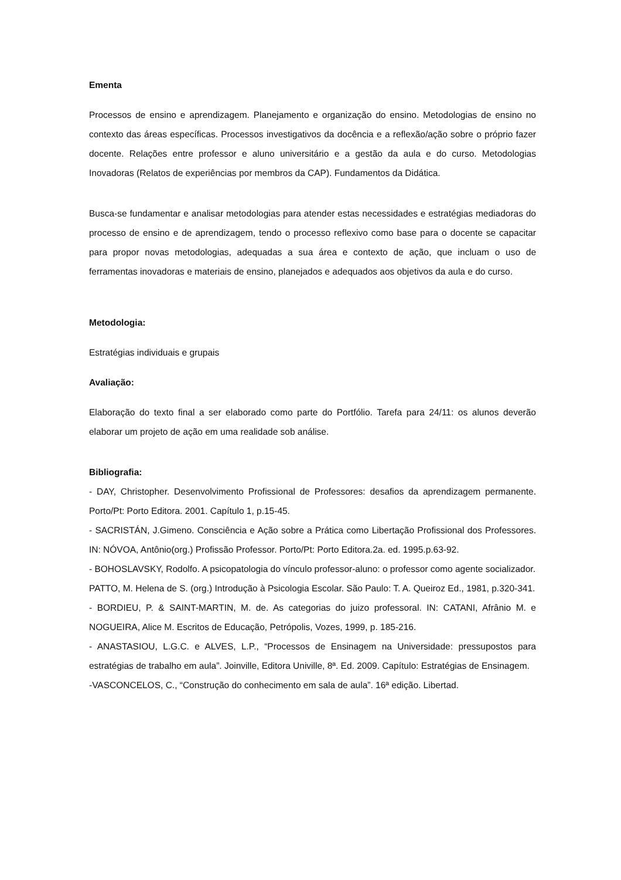Ementa
Processos de ensino e aprendizagem. Planejamento e organização do ensino. Metodologias de ensino no contexto das áreas específicas. Processos investigativos da docência e a reflexão/ação sobre o próprio fazer docente. Relações entre professor e aluno universitário e a gestão da aula e do curso. Metodologias Inovadoras (Relatos de experiências por membros da CAP). Fundamentos da Didática.
Busca-se fundamentar e analisar metodologias para atender estas necessidades e estratégias mediadoras do processo de ensino e de aprendizagem, tendo o processo reflexivo como base para o docente se capacitar para propor novas metodologias, adequadas a sua área e contexto de ação, que incluam o uso de ferramentas inovadoras e materiais de ensino, planejados e adequados aos objetivos da aula e do curso.
Metodologia:
Estratégias individuais e grupais
Avaliação:
Elaboração do texto final a ser elaborado como parte do Portfólio. Tarefa para 24/11: os alunos deverão elaborar um projeto de ação em uma realidade sob análise.
Bibliografia:
- DAY, Christopher. Desenvolvimento Profissional de Professores: desafios da aprendizagem permanente. Porto/Pt: Porto Editora. 2001. Capítulo 1, p.15-45.
- SACRISTÁN, J.Gimeno. Consciência e Ação sobre a Prática como Libertação Profissional dos Professores. IN: NÓVOA, Antônio(org.) Profissão Professor. Porto/Pt: Porto Editora.2a. ed. 1995.p.63-92.
- BOHOSLAVSKY, Rodolfo. A psicopatologia do vínculo professor-aluno: o professor como agente socializador.
PATTO, M. Helena de S. (org.) Introdução à Psicologia Escolar. São Paulo: T. A. Queiroz Ed., 1981, p.320-341.
- BORDIEU, P. & SAINT-MARTIN, M. de. As categorias do juizo professoral. IN: CATANI, Afrânio M. e NOGUEIRA, Alice M. Escritos de Educação, Petrópolis, Vozes, 1999, p. 185-216.
- ANASTASIOU, L.G.C. e ALVES, L.P., “Processos de Ensinagem na Universidade: pressupostos para estratégias de trabalho em aula”. Joinville, Editora Univille, 8ª. Ed. 2009. Capítulo: Estratégias de Ensinagem.
-VASCONCELOS, C., “Construção do conhecimento em sala de aula”. 16ª edição. Libertad.